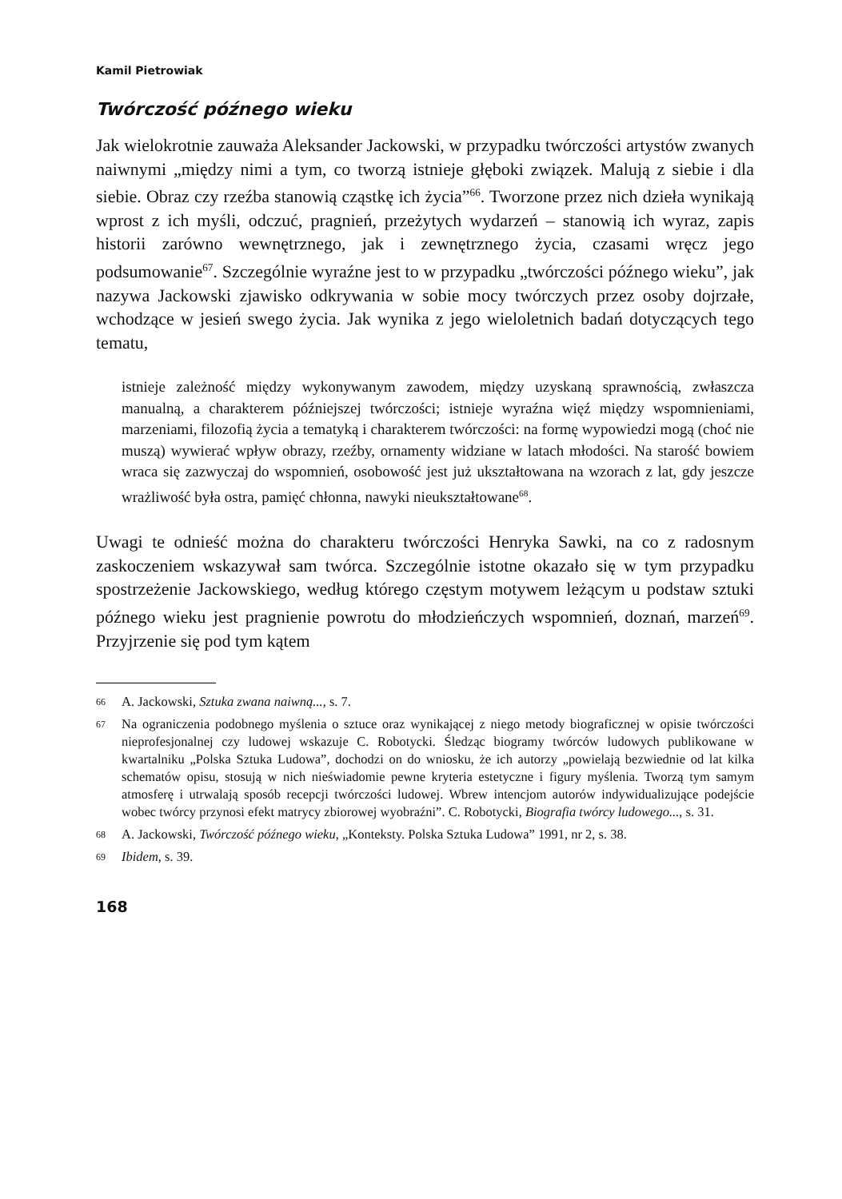Kamil Pietrowiak
Twórczość późnego wieku
Jak wielokrotnie zauważa Aleksander Jackowski, w przypadku twórczości artystów zwanych naiwnymi „między nimi a tym, co tworzą istnieje głęboki związek. Malują z siebie i dla siebie. Obraz czy rzeźba stanowią cząstkę ich życia”<sup>66</sup>. Tworzone przez nich dzieła wynikają wprost z ich myśli, odczuć, pragnień, przeżytych wydarzeń – stanowią ich wyraz, zapis historii zarówno wewnętrznego, jak i zewnętrznego życia, czasami wręcz jego podsumowanie<sup>67</sup>. Szczególnie wyraźne jest to w przypadku „twórczości późnego wieku”, jak nazywa Jackowski zjawisko odkrywania w sobie mocy twórczych przez osoby dojrzałe, wchodzące w jesień swego życia. Jak wynika z jego wieloletnich badań dotyczących tego tematu,
istnieje zależność między wykonywanym zawodem, między uzyskaną sprawnością, zwłaszcza manualną, a charakterem późniejszej twórczości; istnieje wyraźna więź między wspomnieniami, marzeniami, filozofią życia a tematyką i charakterem twórczości: na formę wypowiedzi mogą (choć nie muszą) wywierać wpływ obrazy, rzeźby, ornamenty widziane w latach młodości. Na starość bowiem wraca się zazwyczaj do wspomnień, osobowość jest już ukształtowana na wzorach z lat, gdy jeszcze wrażliwość była ostra, pamięć chłonna, nawyki nieukształtowane<sup>68</sup>.
Uwagi te odnieść można do charakteru twórczości Henryka Sawki, na co z radosnym zaskoczeniem wskazywał sam twórca. Szczególnie istotne okazało się w tym przypadku spostrzeżenie Jackowskiego, według którego częstym motywem leżącym u podstaw sztuki późnego wieku jest pragnienie powrotu do młodzieńczych wspomnień, doznań, marzeń<sup>69</sup>. Przyjrzenie się pod tym kątem
66
A. Jackowski, Sztuka zwana naiwną..., s. 7.
67
Na ograniczenia podobnego myślenia o sztuce oraz wynikającej z niego metody biograficznej w opisie twórczości nieprofesjonalnej czy ludowej wskazuje C. Robotycki. Śledząc biogramy twórców ludowych publikowane w kwartalniku „Polska Sztuka Ludowa”, dochodzi on do wniosku, że ich autorzy „powielają bezwiednie od lat kilka schematów opisu, stosują w nich nieświadomie pewne kryteria estetyczne i figury myślenia. Tworzą tym samym atmosferę i utrwalają sposób recepcji twórczości ludowej. Wbrew intencjom autorów indywidualizujące podejście wobec twórcy przynosi efekt matrycy zbiorowej wyobraźni”. C. Robotycki, Biografia twórcy ludowego..., s. 31.
68
A. Jackowski, Twórczość późnego wieku, „Konteksty. Polska Sztuka Ludowa” 1991, nr 2, s. 38.
69
Ibidem, s. 39.
168